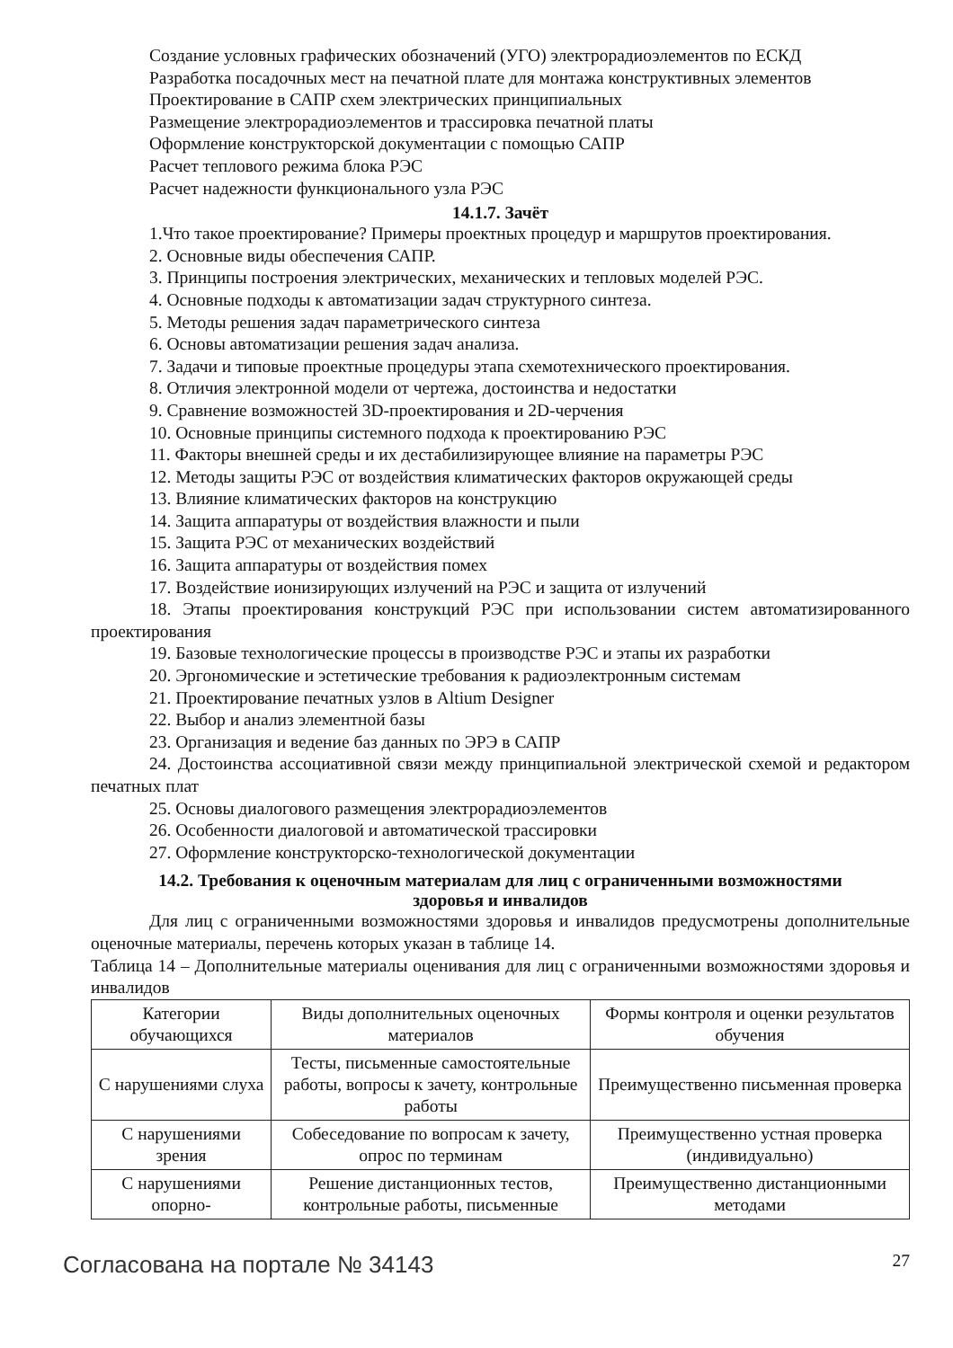Создание условных графических обозначений (УГО) электрорадиоэлементов по ЕСКД
Разработка посадочных мест на печатной плате для монтажа конструктивных элементов
Проектирование в САПР схем электрических принципиальных
Размещение электрорадиоэлементов и трассировка печатной платы
Оформление конструкторской документации с помощью САПР
Расчет теплового режима блока РЭС
Расчет надежности функционального узла РЭС
14.1.7. Зачёт
1.Что такое проектирование? Примеры проектных процедур и маршрутов проектирования.
2. Основные виды обеспечения САПР.
3. Принципы построения электрических, механических и тепловых моделей РЭС.
4. Основные подходы к автоматизации задач структурного синтеза.
5. Методы решения задач параметрического синтеза
6. Основы автоматизации решения задач анализа.
7. Задачи и типовые проектные процедуры этапа схемотехнического проектирования.
8. Отличия электронной модели от чертежа, достоинства и недостатки
9. Сравнение возможностей 3D-проектирования и 2D-черчения
10. Основные принципы системного подхода к проектированию РЭС
11. Факторы внешней среды и их дестабилизирующее влияние на параметры РЭС
12. Методы защиты РЭС от воздействия климатических факторов окружающей среды
13. Влияние климатических факторов на конструкцию
14. Защита аппаратуры от воздействия влажности и пыли
15. Защита РЭС от механических воздействий
16. Защита аппаратуры от воздействия помех
17. Воздействие ионизирующих излучений на РЭС и защита от излучений
18. Этапы проектирования конструкций РЭС при использовании систем автоматизированного проектирования
19. Базовые технологические процессы в производстве РЭС и этапы их разработки
20. Эргономические и эстетические требования к радиоэлектронным системам
21. Проектирование печатных узлов в Altium Designer
22. Выбор и анализ элементной базы
23. Организация и ведение баз данных по ЭРЭ в САПР
24. Достоинства ассоциативной связи между принципиальной электрической схемой и редактором печатных плат
25. Основы диалогового размещения электрорадиоэлементов
26. Особенности диалоговой и автоматической трассировки
27. Оформление конструкторско-технологической документации
14.2. Требования к оценочным материалам для лиц с ограниченными возможностями
здоровья и инвалидов
Для лиц с ограниченными возможностями здоровья и инвалидов предусмотрены дополнительные оценочные материалы, перечень которых указан в таблице 14.
Таблица 14 – Дополнительные материалы оценивания для лиц с ограниченными возможностями здоровья и инвалидов
| Категории обучающихся | Виды дополнительных оценочных материалов | Формы контроля и оценки результатов обучения |
| С нарушениями слуха | Тесты, письменные самостоятельные работы, вопросы к зачету, контрольные работы | Преимущественно письменная проверка |
| С нарушениями зрения | Собеседование по вопросам к зачету, опрос по терминам | Преимущественно устная проверка (индивидуально) |
| С нарушениями опорно- | Решение дистанционных тестов, контрольные работы, письменные | Преимущественно дистанционными методами |
Согласована на портале № 34143 27